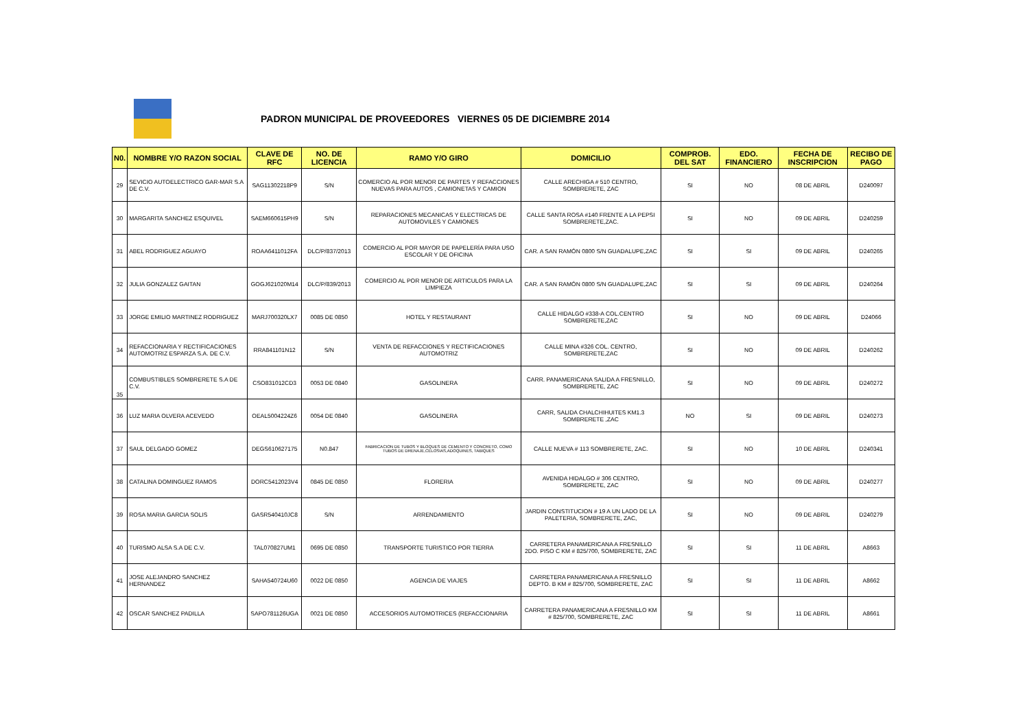PADRON MUNICIPAL DE PROVEEDORES VIERNES 05 DE DICIEMBRE 2014
| N0. | NOMBRE Y/O RAZON SOCIAL | CLAVE DE RFC | NO. DE LICENCIA | RAMO Y/O GIRO | DOMICILIO | COMPROB. DEL SAT | EDO. FINANCIERO | FECHA DE INSCRIPCION | RECIBO DE PAGO |
| --- | --- | --- | --- | --- | --- | --- | --- | --- | --- |
| 29 | SEVICIO AUTOELECTRICO GAR-MAR S.A DE C.V. | SAG11302218P9 | S/N | COMERCIO AL POR MENOR DE PARTES Y REFACCIONES NUEVAS PARA AUTOS , CAMIONETAS Y CAMION | CALLE ARECHIGA # 510 CENTRO, SOMBRERETE, ZAC | SI | NO | 08 DE ABRIL | D240097 |
| 30 | MARGARITA SANCHEZ ESQUIVEL | SAEM660615PH9 | S/N | REPARACIONES MECANICAS Y ELECTRICAS DE AUTOMOVILES Y CAMIONES | CALLE SANTA ROSA #140 FRENTE A LA PEPSI SOMBRERETE,ZAC. | SI | NO | 09 DE ABRIL | D240259 |
| 31 | ABEL RODRIGUEZ AGUAYO | ROAA6411012FA | DLC/P/837/2013 | COMERCIO AL POR MAYOR DE PAPELERÍA PARA USO ESCOLAR Y DE OFICINA | CAR. A SAN RAMÓN 0800 S/N GUADALUPE,ZAC | SI | SI | 09 DE ABRIL | D240265 |
| 32 | JULIA GONZALEZ GAITAN | GOGJ621020M14 | DLC/P/839/2013 | COMERCIO AL POR MENOR DE ARTICULOS PARA LA LIMPIEZA | CAR. A SAN RAMÓN 0800 S/N GUADALUPE,ZAC | SI | SI | 09 DE ABRIL | D240264 |
| 33 | JORGE EMILIO MARTINEZ RODRIGUEZ | MARJ700320LX7 | 0085 DE 0850 | HOTEL Y RESTAURANT | CALLE HIDALGO #338-A COL.CENTRO SOMBRERETE,ZAC | SI | NO | 09 DE ABRIL | D24066 |
| 34 | REFACCIONARIA Y RECTIFICACIONES AUTOMOTRIZ ESPARZA S.A. DE C.V. | RRA841101N12 | S/N | VENTA DE REFACCIONES Y RECTIFICACIONES AUTOMOTRIZ | CALLE MINA #326 COL. CENTRO, SOMBRERETE,ZAC | SI | NO | 09 DE ABRIL | D240262 |
| 35 | COMBUSTIBLES SOMBRERETE S.A DE C.V. | CSO831012CD3 | 0053 DE 0840 | GASOLINERA | CARR. PANAMERICANA SALIDA A FRESNILLO, SOMBRERETE, ZAC | SI | NO | 09 DE ABRIL | D240272 |
| 36 | LUZ MARIA OLVERA ACEVEDO | OEAL5004224Z6 | 0054 DE 0840 | GASOLINERA | CARR, SALIDA CHALCHIHUITES KM1.3 SOMBRERETE ,ZAC | NO | SI | 09 DE ABRIL | D240273 |
| 37 | SAUL DELGADO GOMEZ | DEGS610627175 | N0.847 | FABRICACION DE TUBOS Y BLOQUES DE CEMENTO Y CONCRETO, COMO TUBOS DE DRENAJE,CELOSIAS,ADOQUINES, TABIQUES | CALLE NUEVA # 113 SOMBRERETE, ZAC. | SI | NO | 10 DE ABRIL | D240341 |
| 38 | CATALINA DOMINGUEZ RAMOS | DORC5412023V4 | 0845 DE 0850 | FLORERIA | AVENIDA HIDALGO # 306 CENTRO, SOMBRERETE, ZAC | SI | NO | 09 DE ABRIL | D240277 |
| 39 | ROSA MARIA GARCIA SOLIS | GASR540410JC8 | S/N | ARRENDAMIENTO | JARDIN CONSTITUCION # 19 A UN LADO DE LA PALETERIA, SOMBRERETE, ZAC, | SI | NO | 09 DE ABRIL | D240279 |
| 40 | TURISMO ALSA S.A DE C.V. | TAL070827UM1 | 0695 DE 0850 | TRANSPORTE TURISTICO POR TIERRA | CARRETERA PANAMERICANA A FRESNILLO 2DO. PISO C KM # 825/700, SOMBRERETE, ZAC | SI | SI | 11 DE ABRIL | A8663 |
| 41 | JOSE ALEJANDRO SANCHEZ HERNANDEZ | SAHA540724U60 | 0022 DE 0850 | AGENCIA DE VIAJES | CARRETERA PANAMERICANA A FRESNILLO DEPTO. B KM # 825/700, SOMBRERETE, ZAC | SI | SI | 11 DE ABRIL | A8662 |
| 42 | OSCAR SANCHEZ PADILLA | SAPO781126UGA | 0021 DE 0850 | ACCESORIOS AUTOMOTRICES (REFACCIONARIA | CARRETERA PANAMERICANA A FRESNILLO KM # 825/700, SOMBRERETE, ZAC | SI | SI | 11 DE ABRIL | A8661 |